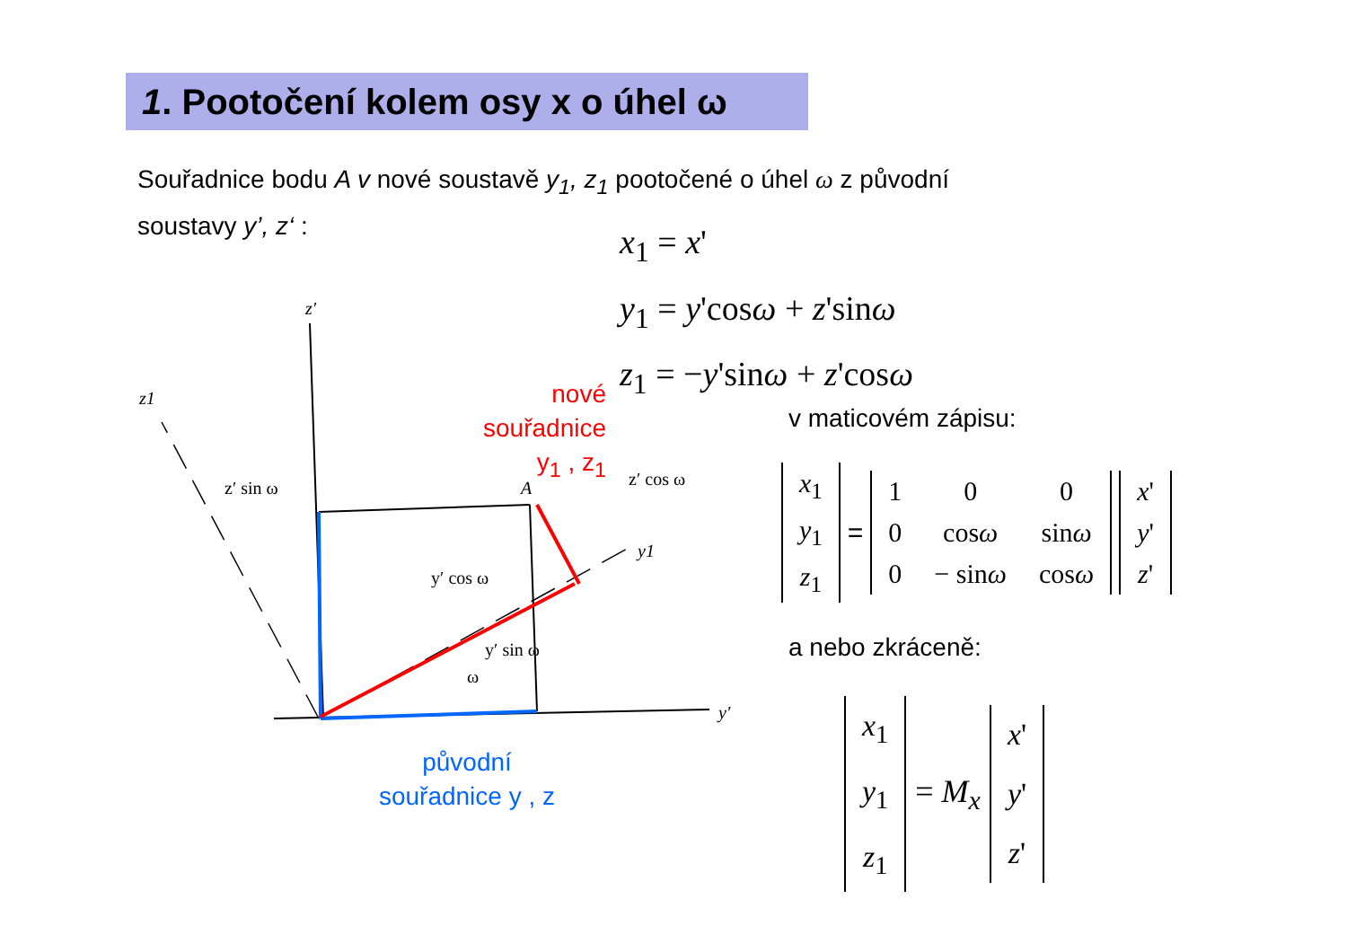1. Pootočení kolem osy x o úhel ω
Souřadnice bodu A v nové soustavě y<sub>1</sub>, z<sub>1</sub> pootočené o úhel ω z původní
soustavy y’, z‘ :
x<sub>1</sub> = x'
y<sub>1</sub> = y'cosω + z'sinω
z<sub>1</sub> = −y'sinω + z'cosω
z′
z1
y′
y1
A
z′ cos ω
z′ sin ω
y′ cos ω
ω
y′ sin ω
nové
souřadnice
y<sub>1</sub> , z<sub>1</sub>
původní
souřadnice y , z
v maticovém zápisu:
| x<sub>1</sub> |
| y<sub>1</sub> |
| z<sub>1</sub> |
=
| 1 | 0 | 0 |
| 0 | cos ω | sin ω |
| 0 | − sin ω | cos ω |
| x ' |
| y ' |
| z ' |
a nebo zkráceně:
| x<sub>1</sub> |
| y<sub>1</sub> |
| z<sub>1</sub> |
= M<sub>x</sub>
| x ' |
| y ' |
| z ' |